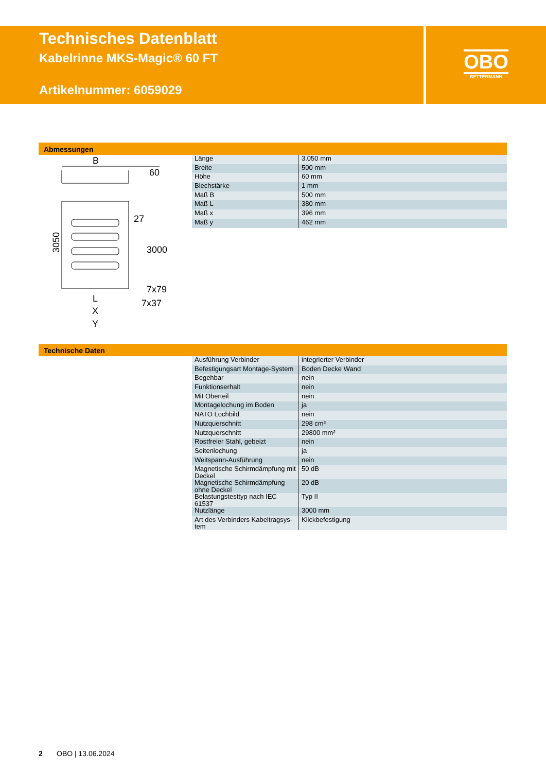Technisches Datenblatt
Kabelrinne MKS-Magic® 60 FT
Artikelnummer: 6059029
OBO
BETTERMANN
Abmessungen
B
3050
60
27
3000
7x79
7x37
L
X
Y
| Länge | 3.050 mm |
| Breite | 500 mm |
| Höhe | 60 mm |
| Blechstärke | 1 mm |
| Maß B | 500 mm |
| Maß L | 380 mm |
| Maß x | 396 mm |
| Maß y | 462 mm |
Technische Daten
| Ausführung Verbinder | integrierter Verbinder |
| Befestigungsart Montage-System | Boden Decke Wand |
| Begehbar | nein |
| Funktionserhalt | nein |
| Mit Oberteil | nein |
| Montagelochung im Boden | ja |
| NATO Lochbild | nein |
| Nutzquerschnitt | 298 cm² |
| Nutzquerschnitt | 29800 mm² |
| Rostfreier Stahl, gebeizt | nein |
| Seitenlochung | ja |
| Weitspann-Ausführung | nein |
| Magnetische Schirmdämpfung mit Deckel | 50 dB |
| Magnetische Schirmdämpfung ohne Deckel | 20 dB |
| Belastungstesttyp nach IEC 61537 | Typ II |
| Nutzlänge | 3000 mm |
| Art des Verbinders Kabeltragsys-tem | Klickbefestigung |
2 OBO | 13.06.2024